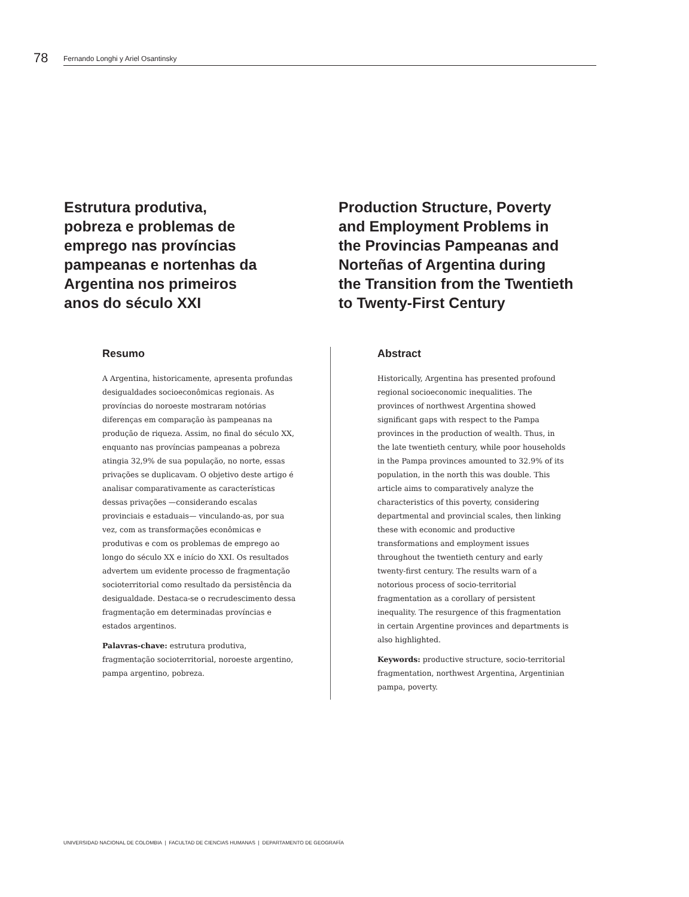78
Fernando Longhi y Ariel Osantinsky
Estrutura produtiva,
pobreza e problemas de
emprego nas províncias
pampeanas e nortenhas da
Argentina nos primeiros
anos do século XXI
Production Structure, Poverty
and Employment Problems in
the Provincias Pampeanas and
Norteñas of Argentina during
the Transition from the Twentieth
to Twenty-First Century
Resumo
A Argentina, historicamente, apresenta profundas desigualdades socioeconômicas regionais. As províncias do noroeste mostraram notórias diferenças em comparação às pampeanas na produção de riqueza. Assim, no final do século XX, enquanto nas províncias pampeanas a pobreza atingia 32,9% de sua população, no norte, essas privações se duplicavam. O objetivo deste artigo é analisar comparativamente as características dessas privações —considerando escalas provinciais e estaduais— vinculando-as, por sua vez, com as transformações econômicas e produtivas e com os problemas de emprego ao longo do século XX e início do XXI. Os resultados advertem um evidente processo de fragmentação socioterritorial como resultado da persistência da desigualdade. Destaca-se o recrudescimento dessa fragmentação em determinadas províncias e estados argentinos.
Palavras-chave: estrutura produtiva, fragmentação socioterritorial, noroeste argentino, pampa argentino, pobreza.
Abstract
Historically, Argentina has presented profound regional socioeconomic inequalities. The provinces of northwest Argentina showed significant gaps with respect to the Pampa provinces in the production of wealth. Thus, in the late twentieth century, while poor households in the Pampa provinces amounted to 32.9% of its population, in the north this was double. This article aims to comparatively analyze the characteristics of this poverty, considering departmental and provincial scales, then linking these with economic and productive transformations and employment issues throughout the twentieth century and early twenty-first century. The results warn of a notorious process of socio-territorial fragmentation as a corollary of persistent inequality. The resurgence of this fragmentation in certain Argentine provinces and departments is also highlighted.
Keywords: productive structure, socio-territorial fragmentation, northwest Argentina, Argentinian pampa, poverty.
UNIVERSIDAD NACIONAL DE COLOMBIA | FACULTAD DE CIENCIAS HUMANAS | DEPARTAMENTO DE GEOGRAFÍA